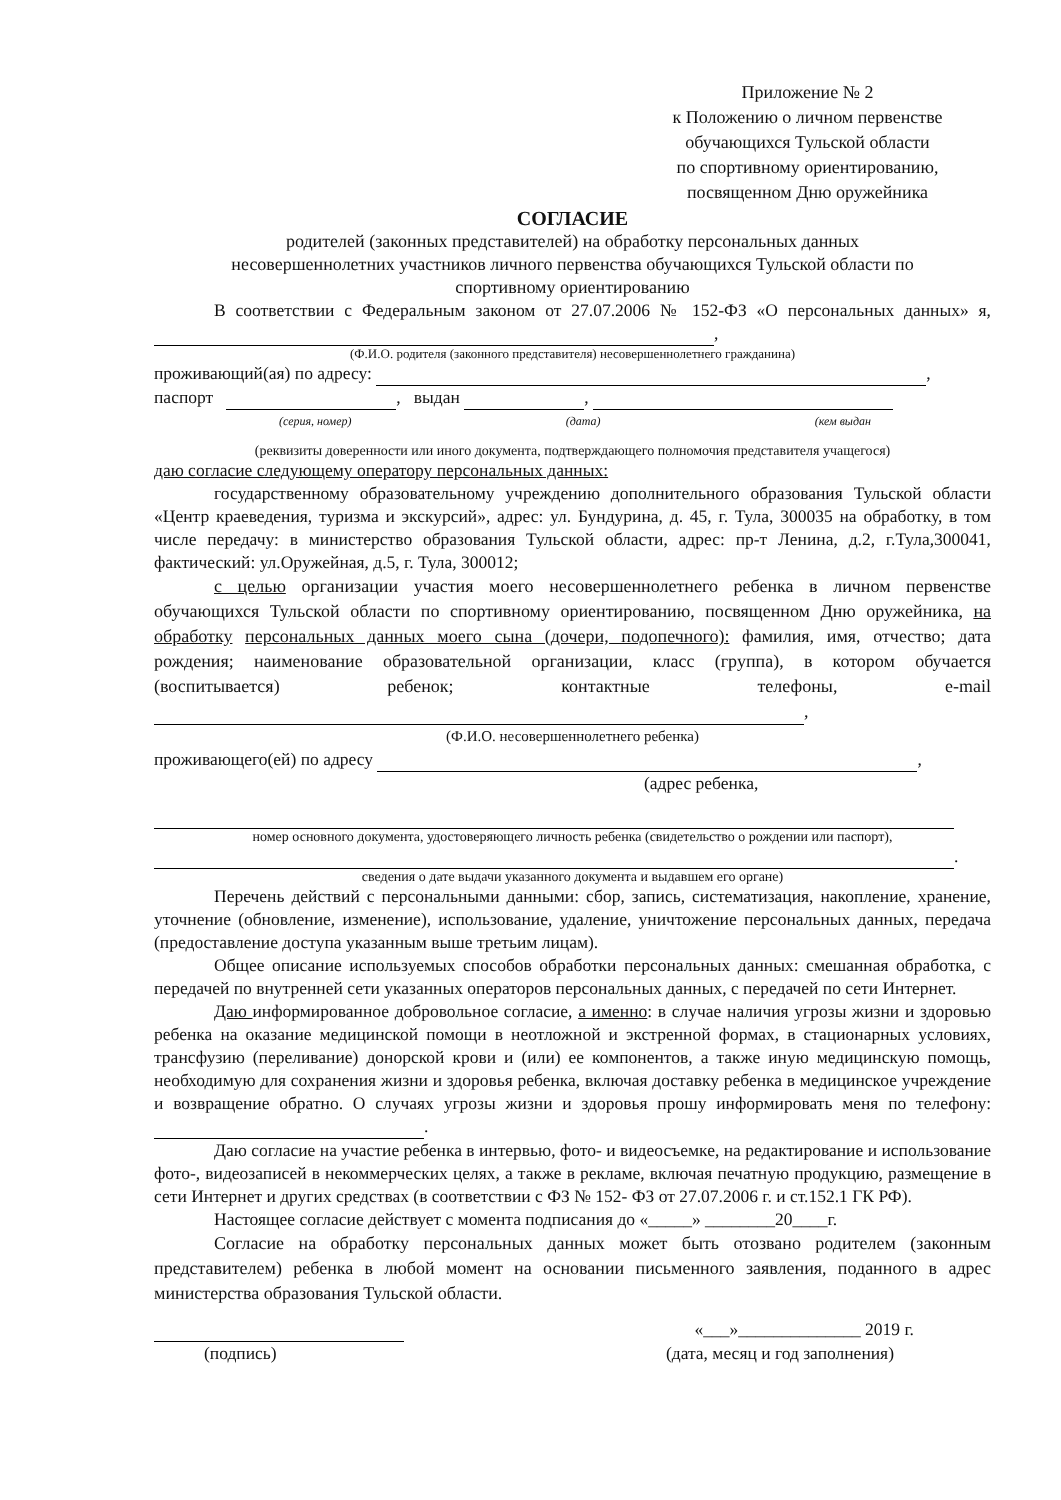Приложение № 2
к Положению о личном первенстве
обучающихся Тульской области
по спортивному ориентированию,
посвященном Дню оружейника
СОГЛАСИЕ
родителей (законных представителей) на обработку персональных данных
несовершеннолетних участников личного первенства обучающихся Тульской области по
спортивному ориентированию
В соответствии с Федеральным законом от 27.07.2006 № 152-ФЗ «О персональных данных» я, ,
(Ф.И.О. родителя (законного представителя) несовершеннолетнего гражданина)
проживающий(ая) по адресу: ,
паспорт , выдан ,
(серия, номер) (дата) (кем выдан
(реквизиты доверенности или иного документа, подтверждающего полномочия представителя учащегося)
даю согласие следующему оператору персональных данных:
государственному образовательному учреждению дополнительного образования Тульской области «Центр краеведения, туризма и экскурсий», адрес: ул. Бундурина, д. 45, г. Тула, 300035 на обработку, в том числе передачу: в министерство образования Тульской области, адрес: пр-т Ленина, д.2, г.Тула,300041, фактический: ул.Оружейная, д.5, г. Тула, 300012;
с целью организации участия моего несовершеннолетнего ребенка в личном первенстве обучающихся Тульской области по спортивному ориентированию, посвященном Дню оружейника, на обработку персональных данных моего сына (дочери, подопечного): фамилия, имя, отчество; дата рождения; наименование образовательной организации, класс (группа), в котором обучается (воспитывается) ребенок; контактные телефоны, e-mail ,
(Ф.И.О. несовершеннолетнего ребенка)
проживающего(ей) по адресу ,
(адрес ребенка,
номер основного документа, удостоверяющего личность ребенка (свидетельство о рождении или паспорт),
.
сведения о дате выдачи указанного документа и выдавшем его органе)
Перечень действий с персональными данными: сбор, запись, систематизация, накопление, хранение, уточнение (обновление, изменение), использование, удаление, уничтожение персональных данных, передача (предоставление доступа указанным выше третьим лицам).
Общее описание используемых способов обработки персональных данных: смешанная обработка, с передачей по внутренней сети указанных операторов персональных данных, с передачей по сети Интернет.
Даю информированное добровольное согласие, а именно: в случае наличия угрозы жизни и здоровью ребенка на оказание медицинской помощи в неотложной и экстренной формах, в стационарных условиях, трансфузию (переливание) донорской крови и (или) ее компонентов, а также иную медицинскую помощь, необходимую для сохранения жизни и здоровья ребенка, включая доставку ребенка в медицинское учреждение и возвращение обратно. О случаях угрозы жизни и здоровья прошу информировать меня по телефону: .
Даю согласие на участие ребенка в интервью, фото- и видеосъемке, на редактирование и использование фото-, видеозаписей в некоммерческих целях, а также в рекламе, включая печатную продукцию, размещение в сети Интернет и других средствах (в соответствии с ФЗ № 152- ФЗ от 27.07.2006 г. и ст.152.1 ГК РФ).
Настоящее согласие действует с момента подписания до «_____» ________20____г.
Согласие на обработку персональных данных может быть отозвано родителем (законным представителем) ребенка в любой момент на основании письменного заявления, поданного в адрес министерства образования Тульской области.
«___»______________ 2019 г.
(подпись) (дата, месяц и год заполнения)